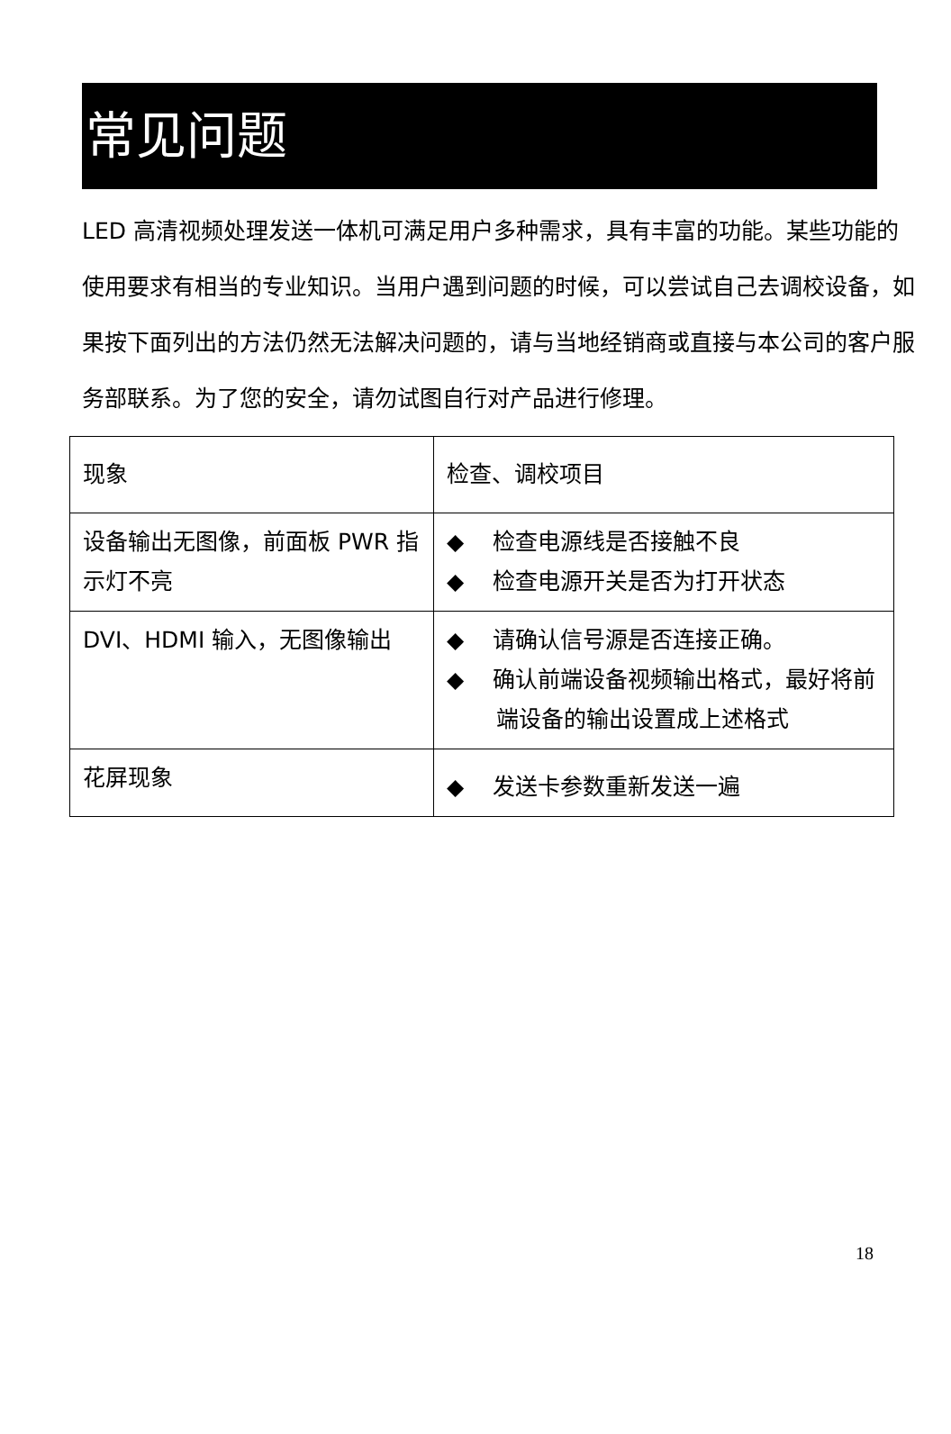常见问题
LED 高清视频处理发送一体机可满足用户多种需求，具有丰富的功能。某些功能的使用要求有相当的专业知识。当用户遇到问题的时候，可以尝试自己去调校设备，如果按下面列出的方法仍然无法解决问题的，请与当地经销商或直接与本公司的客户服务部联系。为了您的安全，请勿试图自行对产品进行修理。
| 现象 | 检查、调校项目 |
| --- | --- |
| 设备输出无图像，前面板 PWR 指示灯不亮 | ◆ 检查电源线是否接触不良 ◆ 检查电源开关是否为打开状态 |
| DVI、HDMI 输入，无图像输出 | ◆ 请确认信号源是否连接正确。 ◆ 确认前端设备视频输出格式，最好将前端设备的输出设置成上述格式 |
| 花屏现象 | ◆ 发送卡参数重新发送一遍 |
18